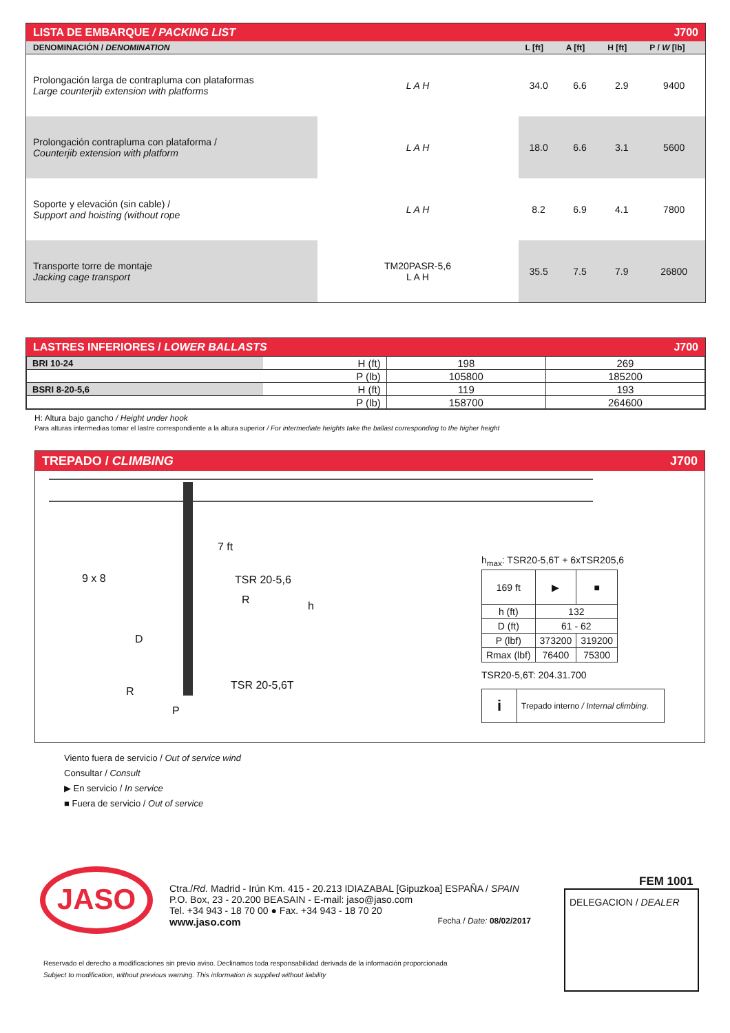LISTA DE EMBARQUE / PACKING LIST J700
| DENOMINACIÓN / DENOMINATION | | L [ft] | A [ft] | H [ft] | P / W [lb] |
| --- | --- | --- | --- | --- | --- |
| Prolongación larga de contrapluma con plataformas Large counterjib extension with platforms | L A H | 34.0 | 6.6 | 2.9 | 9400 |
| Prolongación contrapluma con plataforma / Counterjib extension with platform | L A H | 18.0 | 6.6 | 3.1 | 5600 |
| Soporte y elevación (sin cable) / Support and hoisting (without rope | L A H | 8.2 | 6.9 | 4.1 | 7800 |
| Transporte torre de montaje Jacking cage transport | TM20PASR-5,6 L A H | 35.5 | 7.5 | 7.9 | 26800 |
LASTRES INFERIORES / LOWER BALLASTS J700
| BRI 10-24 | H (ft) | 198 | 269 |
| | P (lb) | 105800 | 185200 |
| BSRI 8-20-5,6 | H (ft) | 119 | 193 |
| | P (lb) | 158700 | 264600 |
H: Altura bajo gancho / Height under hook
Para alturas intermedias tomar el lastre correspondiente a la altura superior / For intermediate heights take the ballast corresponding to the higher height
TREPADO / CLIMBING J700
7 ft
9 x 8 TSR 20-5,6
R h
D
TSR 20-5,6T
R
P
h<sub>max</sub>: TSR20-5,6T + 6xTSR205,6
| 169 ft | ▶ | ■ |
| h (ft) | 132 | |
| D (ft) | 61 - 62 | |
| P (lbf) | 373200 | 319200 |
| Rmax (lbf) | 76400 | 75300 |
TSR20-5,6T: 204.31.700
i Trepado interno / Internal climbing.
Viento fuera de servicio / Out of service wind
Consultar / Consult
▶ En servicio / In service
■ Fuera de servicio / Out of service
JASO
Ctra./Rd. Madrid - Irún Km. 415 - 20.213 IDIAZABAL [Gipuzkoa] ESPAÑA / SPAIN
P.O. Box, 23 - 20.200 BEASAIN - E-mail: jaso@jaso.com
Tel. +34 943 - 18 70 00 ● Fax. +34 943 - 18 70 20
www.jaso.com Fecha / Date: 08/02/2017
FEM 1001
DELEGACION / DEALER
Reservado el derecho a modificaciones sin previo aviso. Declinamos toda responsabilidad derivada de la información proporcionada
Subject to modification, without previous warning. This information is supplied without liability